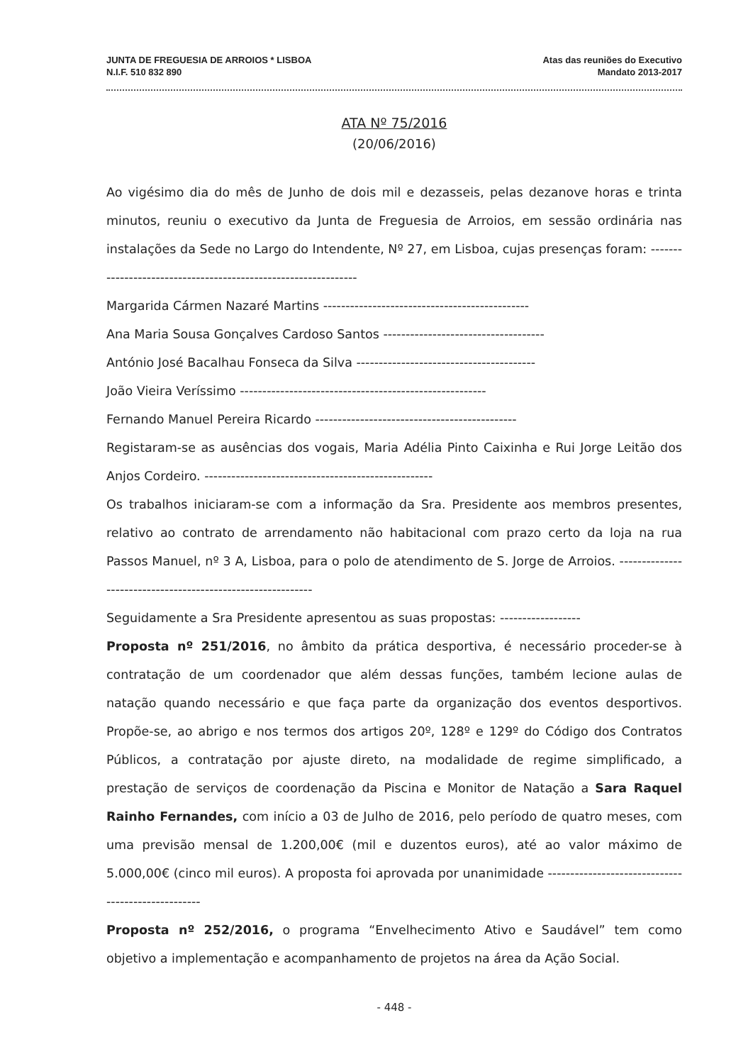JUNTA DE FREGUESIA DE ARROIOS * LISBOA
N.I.F. 510 832 890
Atas das reuniões do Executivo
Mandato 2013-2017
ATA Nº 75/2016
(20/06/2016)
Ao vigésimo dia do mês de Junho de dois mil e dezasseis, pelas dezanove horas e trinta minutos, reuniu o executivo da Junta de Freguesia de Arroios, em sessão ordinária nas instalações da Sede no Largo do Intendente, Nº 27, em Lisboa, cujas presenças foram: ---------------------------------------------------------------
Margarida Cármen Nazaré Martins ----------------------------------------------
Ana Maria Sousa Gonçalves Cardoso Santos ------------------------------------
António José Bacalhau Fonseca da Silva ----------------------------------------
João Vieira Veríssimo -------------------------------------------------------
Fernando Manuel Pereira Ricardo ---------------------------------------------
Registaram-se as ausências dos vogais, Maria Adélia Pinto Caixinha e Rui Jorge Leitão dos Anjos Cordeiro. ---------------------------------------------------
Os trabalhos iniciaram-se com a informação da Sra. Presidente aos membros presentes, relativo ao contrato de arrendamento não habitacional com prazo certo da loja na rua Passos Manuel, nº 3 A, Lisboa, para o polo de atendimento de S. Jorge de Arroios. ------------------------------------------------------------
Seguidamente a Sra Presidente apresentou as suas propostas: ------------------
Proposta nº 251/2016, no âmbito da prática desportiva, é necessário proceder-se à contratação de um coordenador que além dessas funções, também lecione aulas de natação quando necessário e que faça parte da organização dos eventos desportivos. Propõe-se, ao abrigo e nos termos dos artigos 20º, 128º e 129º do Código dos Contratos Públicos, a contratação por ajuste direto, na modalidade de regime simplificado, a prestação de serviços de coordenação da Piscina e Monitor de Natação a Sara Raquel Rainho Fernandes, com início a 03 de Julho de 2016, pelo período de quatro meses, com uma previsão mensal de 1.200,00€ (mil e duzentos euros), até ao valor máximo de 5.000,00€ (cinco mil euros). A proposta foi aprovada por unanimidade ---------------------------------------------------
Proposta nº 252/2016, o programa “Envelhecimento Ativo e Saudável” tem como objetivo a implementação e acompanhamento de projetos na área da Ação Social.
- 448 -